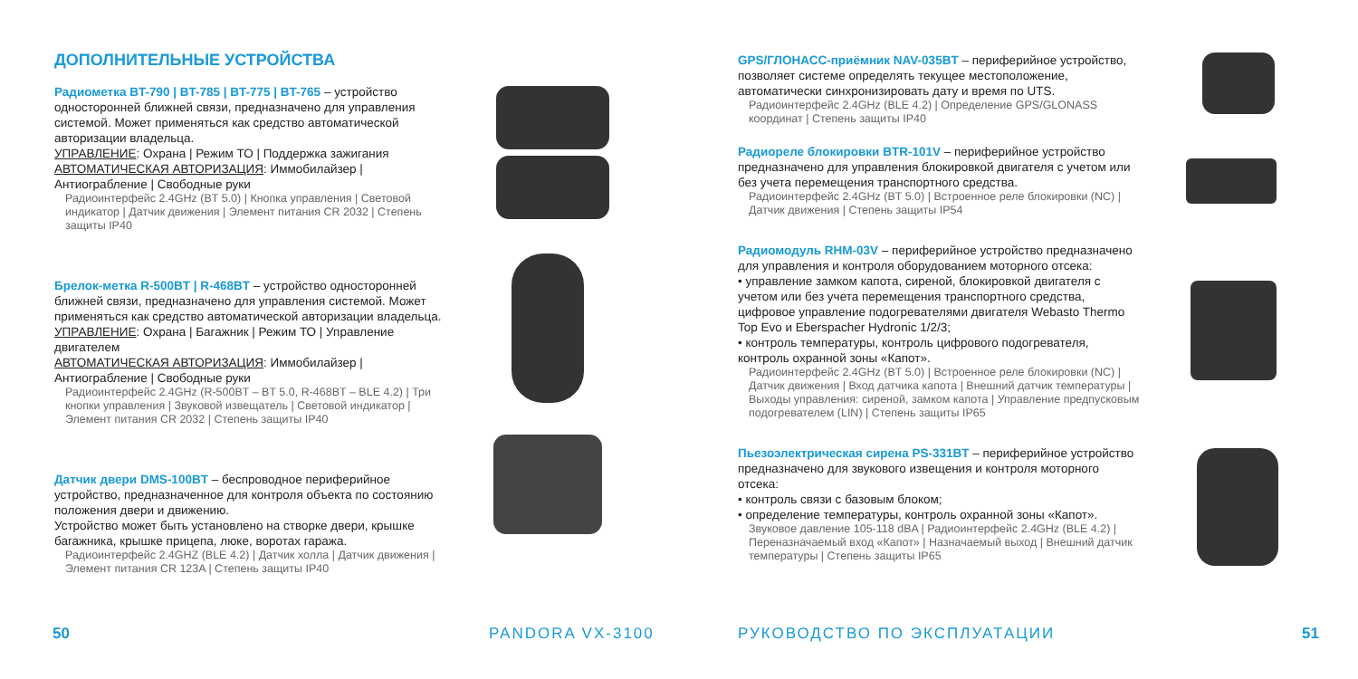ДОПОЛНИТЕЛЬНЫЕ УСТРОЙСТВА
Радиометка BT-790 | BT-785 | BT-775 | BT-765 – устройство односторонней ближней связи, предназначено для управления системой. Может применяться как средство автоматической авторизации владельца.
УПРАВЛЕНИЕ: Охрана | Режим ТО | Поддержка зажигания
АВТОМАТИЧЕСКАЯ АВТОРИЗАЦИЯ: Иммобилайзер | Антиограбление | Свободные руки
Радиоинтерфейс 2.4GHz (BT 5.0) | Кнопка управления | Световой индикатор | Датчик движения | Элемент питания CR 2032 | Степень защиты IP40
Брелок-метка R-500BT | R-468BT – устройство односторонней ближней связи, предназначено для управления системой. Может применяться как средство автоматической авторизации владельца.
УПРАВЛЕНИЕ: Охрана | Багажник | Режим ТО | Управление двигателем
АВТОМАТИЧЕСКАЯ АВТОРИЗАЦИЯ: Иммобилайзер | Антиограбление | Свободные руки
Радиоинтерфейс 2.4GHz (R-500BT – BT 5.0, R-468BT – BLE 4.2) | Три кнопки управления | Звуковой извещатель | Световой индикатор | Элемент питания CR 2032 | Степень защиты IP40
Датчик двери DMS-100BT – беспроводное периферийное устройство, предназначенное для контроля объекта по состоянию положения двери и движению.
Устройство может быть установлено на створке двери, крышке багажника, крышке прицепа, люке, воротах гаража.
Радиоинтерфейс 2.4GHZ (BLE 4.2) | Датчик холла | Датчик движения | Элемент питания CR 123A | Степень защиты IP40
GPS/ГЛОНАСС-приёмник NAV-035BT – периферийное устройство, позволяет системе определять текущее местоположение, автоматически синхронизировать дату и время по UTS.
Радиоинтерфейс 2.4GHz (BLE 4.2) | Определение GPS/GLONASS координат | Степень защиты IP40
Радиореле блокировки BTR-101V – периферийное устройство предназначено для управления блокировкой двигателя с учетом или без учета перемещения транспортного средства.
Радиоинтерфейс 2.4GHz (BT 5.0) | Встроенное реле блокировки (NC) | Датчик движения | Степень защиты IP54
Радиомодуль RHM-03V – периферийное устройство предназначено для управления и контроля оборудованием моторного отсека:
• управление замком капота, сиреной, блокировкой двигателя с учетом или без учета перемещения транспортного средства, цифровое управление подогревателями двигателя Webasto Thermo Top Evo и Eberspacher Hydronic 1/2/3;
• контроль температуры, контроль цифрового подогревателя, контроль охранной зоны «Капот».
Радиоинтерфейс 2.4GHz (BT 5.0) | Встроенное реле блокировки (NC) | Датчик движения | Вход датчика капота | Внешний датчик температуры | Выходы управления: сиреной, замком капота | Управление предпусковым подогревателем (LIN) | Степень защиты IP65
Пьезоэлектрическая сирена PS-331BT – периферийное устройство предназначено для звукового извещения и контроля моторного отсека:
• контроль связи с базовым блоком;
• определение температуры, контроль охранной зоны «Капот».
Звуковое давление 105-118 dBA | Радиоинтерфейс 2.4GHz (BLE 4.2) | Переназначаемый вход «Капот» | Назначаемый выход | Внешний датчик температуры | Степень защиты IP65
50 PANDORA VX-3100 РУКОВОДСТВО ПО ЭКСПЛУАТАЦИИ 51